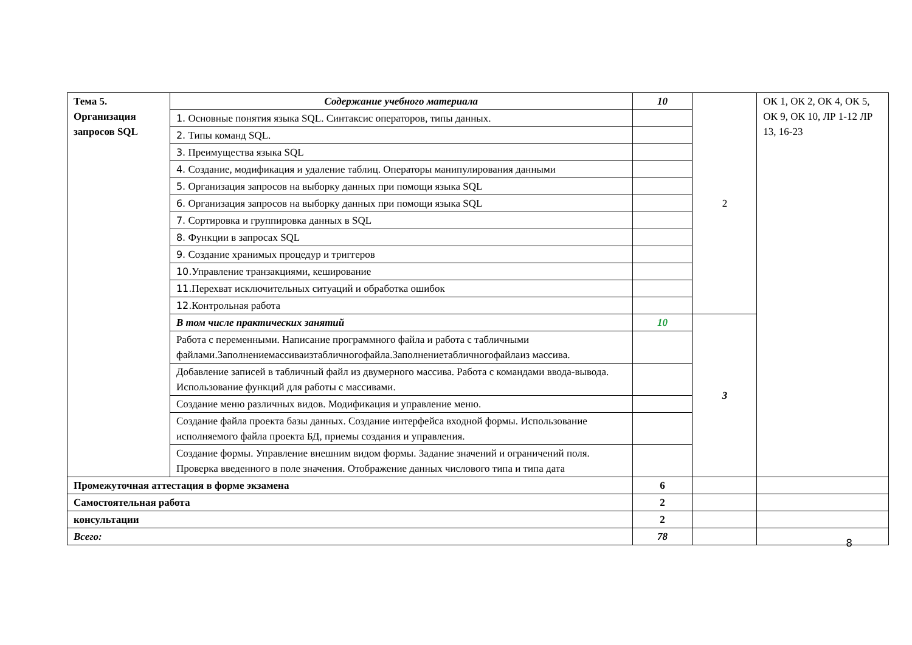| Тема 5. Организация запросов SQL | Содержание учебного материала | 10 | 2 | ОК 1, ОК 2, ОК 4, ОК 5, ОК 9, ОК 10, ЛР 1-12 ЛР 13, 16-23 |
| | 1. Основные понятия языка SQL. Синтаксис операторов, типы данных. | | | |
| | 2. Типы команд SQL. | | | |
| | 3. Преимущества языка SQL | | | |
| | 4. Создание, модификация и удаление таблиц. Операторы манипулирования данными | | | |
| | 5. Организация запросов на выборку данных при помощи языка SQL | | | |
| | 6. Организация запросов на выборку данных при помощи языка SQL | | | |
| | 7. Сортировка и группировка данных в SQL | | | |
| | 8. Функции в запросах SQL | | | |
| | 9. Создание хранимых процедур и триггеров | | | |
| | 10. Управление транзакциями, кеширование | | | |
| | 11. Перехват исключительных ситуаций и обработка ошибок | | | |
| | 12. Контрольная работа | | | |
| | В том числе практических занятий | 10 | 3 | |
| | Работа с переменными. Написание программного файла и работа с табличными файлами.Заполнениемассиваизтабличногофайла.Заполнениетабличногофайлаиз массива. | | | |
| | Добавление записей в табличный файл из двумерного массива. Работа с командами ввода-вывода. Использование функций для работы с массивами. | | | |
| | Создание меню различных видов. Модификация и управление меню. | | | |
| | Создание файла проекта базы данных. Создание интерфейса входной формы. Использование исполняемого файла проекта БД, приемы создания и управления. | | | |
| | Создание формы. Управление внешним видом формы. Задание значений и ограничений поля. Проверка введенного в поле значения. Отображение данных числового типа и типа дата | | | |
| Промежуточная аттестация в форме экзамена | | 6 | | |
| Самостоятельная работа | | 2 | | |
| консультации | | 2 | | |
| Всего: | | 78 | | |
8